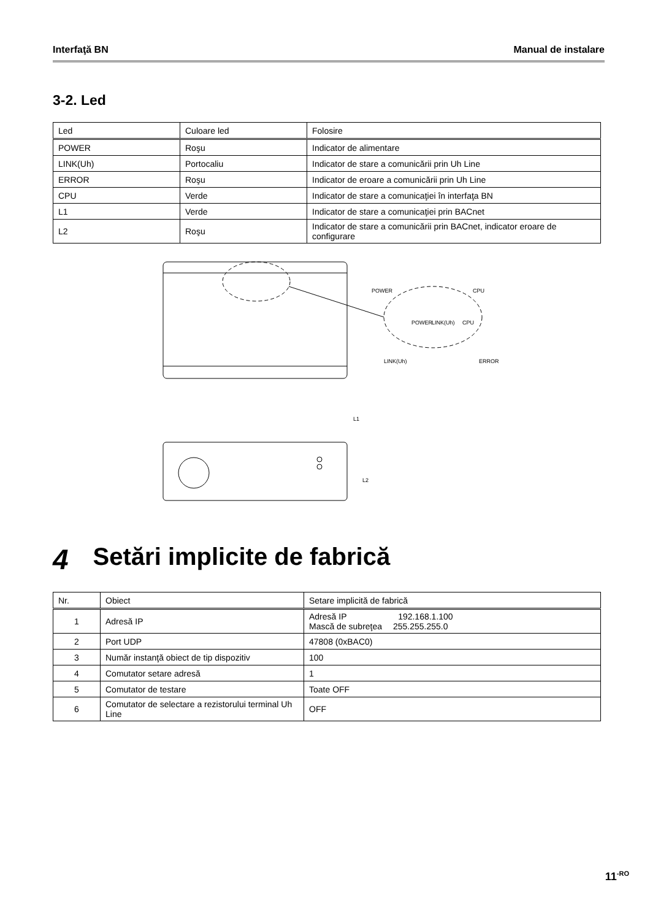Interfaţă BN Manual de instalare
3-2. Led
| Led | Culoare led | Folosire |
| POWER | Roşu | Indicator de alimentare |
| LINK(Uh) | Portocaliu | Indicator de stare a comunicării prin Uh Line |
| ERROR | Roşu | Indicator de eroare a comunicării prin Uh Line |
| CPU | Verde | Indicator de stare a comunicaţiei în interfaţa BN |
| L1 | Verde | Indicator de stare a comunicaţiei prin BACnet |
| L2 | Roşu | Indicator de stare a comunicării prin BACnet, indicator eroare de configurare |
POWER
CPU
POWER
LINK(Uh)
CPU
LINK(Uh)
ERROR
L1
L2
4 Setări implicite de fabrică
| Nr. | Obiect | Setare implicită de fabrică |
| 1 | Adresă IP | Adresă IP 192.168.1.100 Mască de subreţea 255.255.255.0 |
| 2 | Port UDP | 47808 (0xBAC0) |
| 3 | Număr instanţă obiect de tip dispozitiv | 100 |
| 4 | Comutator setare adresă | 1 |
| 5 | Comutator de testare | Toate OFF |
| 6 | Comutator de selectare a rezistorului terminal Uh Line | OFF |
11<sup>-RO</sup>